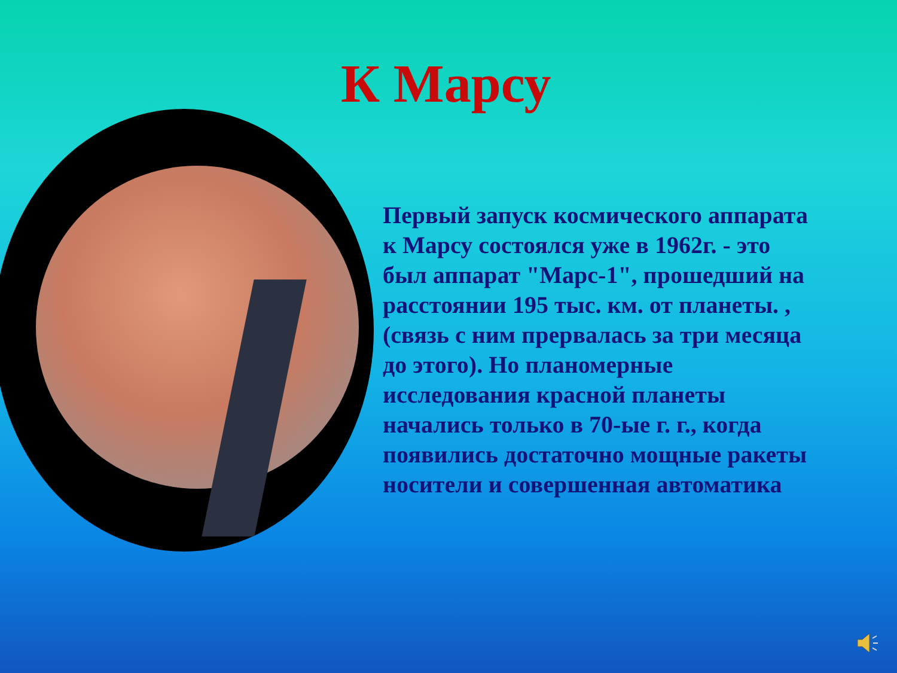К Марсу
Первый запуск космического аппарата к Марсу состоялся уже в 1962г. - это был аппарат "Марс-1", прошедший на расстоянии 195 тыс. км. от планеты. , (связь с ним прервалась за три месяца до этого). Но планомерные исследования красной планеты начались только в 70-ые г. г., когда появились достаточно мощные ракеты носители и совершенная автоматика